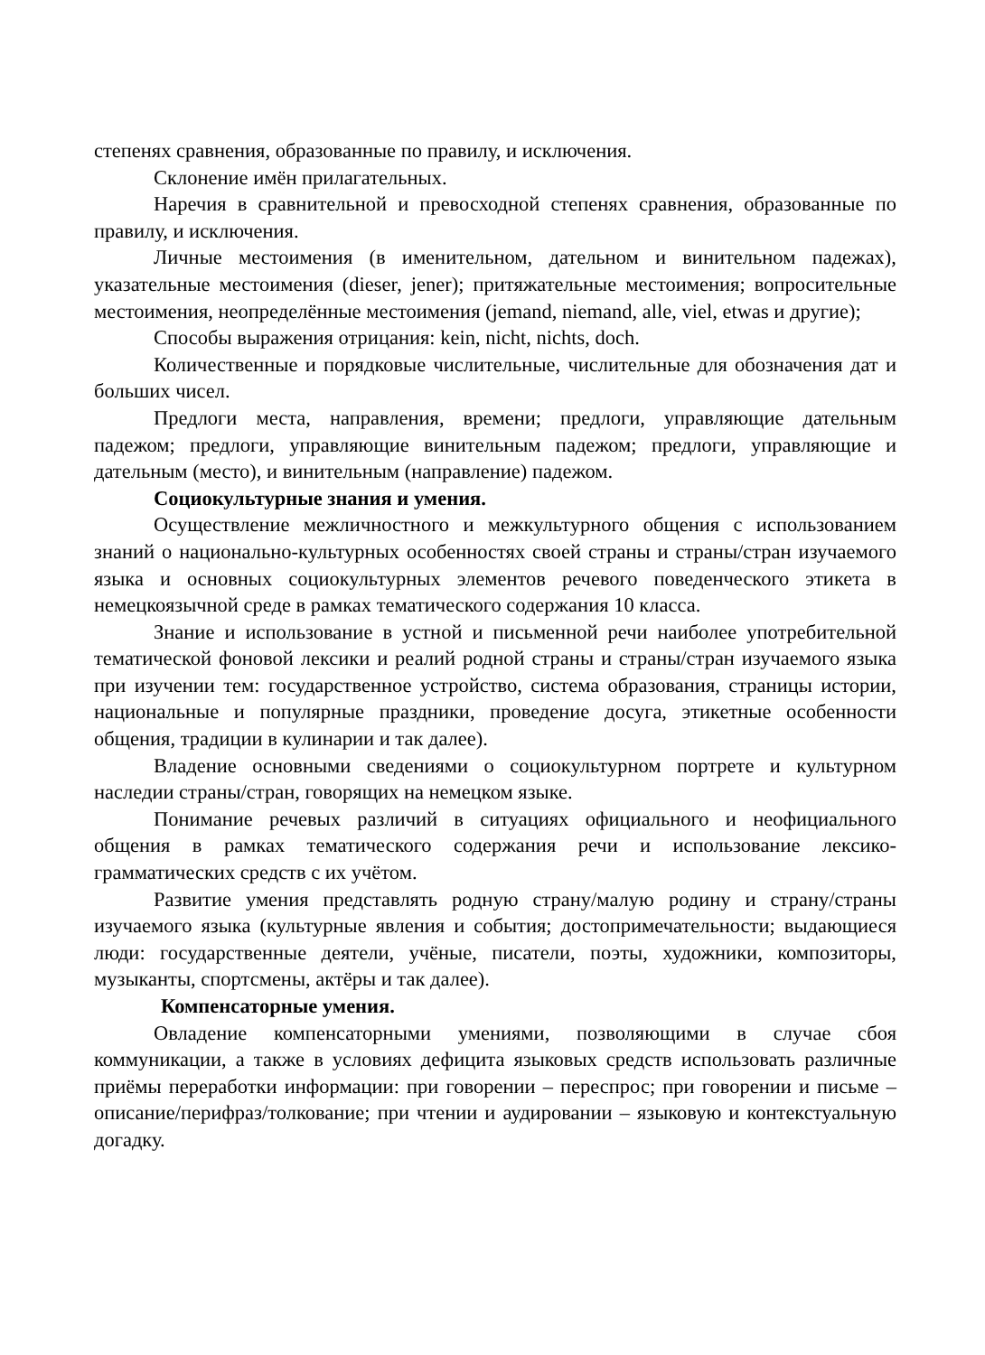степенях сравнения, образованные по правилу, и исключения.
Склонение имён прилагательных.
Наречия в сравнительной и превосходной степенях сравнения, образованные по правилу, и исключения.
Личные местоимения (в именительном, дательном и винительном падежах), указательные местоимения (dieser, jener); притяжательные местоимения; вопросительные местоимения, неопределённые местоимения (jemand, niemand, alle, viel, etwas и другие);
Способы выражения отрицания: kein, nicht, nichts, doch.
Количественные и порядковые числительные, числительные для обозначения дат и больших чисел.
Предлоги места, направления, времени; предлоги, управляющие дательным падежом; предлоги, управляющие винительным падежом; предлоги, управляющие и дательным (место), и винительным (направление) падежом.
Социокультурные знания и умения.
Осуществление межличностного и межкультурного общения с использованием знаний о национально-культурных особенностях своей страны и страны/стран изучаемого языка и основных социокультурных элементов речевого поведенческого этикета в немецкоязычной среде в рамках тематического содержания 10 класса.
Знание и использование в устной и письменной речи наиболее употребительной тематической фоновой лексики и реалий родной страны и страны/стран изучаемого языка при изучении тем: государственное устройство, система образования, страницы истории, национальные и популярные праздники, проведение досуга, этикетные особенности общения, традиции в кулинарии и так далее).
Владение основными сведениями о социокультурном портрете и культурном наследии страны/стран, говорящих на немецком языке.
Понимание речевых различий в ситуациях официального и неофициального общения в рамках тематического содержания речи и использование лексико-грамматических средств с их учётом.
Развитие умения представлять родную страну/малую родину и страну/страны изучаемого языка (культурные явления и события; достопримечательности; выдающиеся люди: государственные деятели, учёные, писатели, поэты, художники, композиторы, музыканты, спортсмены, актёры и так далее).
Компенсаторные умения.
Овладение компенсаторными умениями, позволяющими в случае сбоя коммуникации, а также в условиях дефицита языковых средств использовать различные приёмы переработки информации: при говорении – переспрос; при говорении и письме – описание/перифраз/толкование; при чтении и аудировании – языковую и контекстуальную догадку.